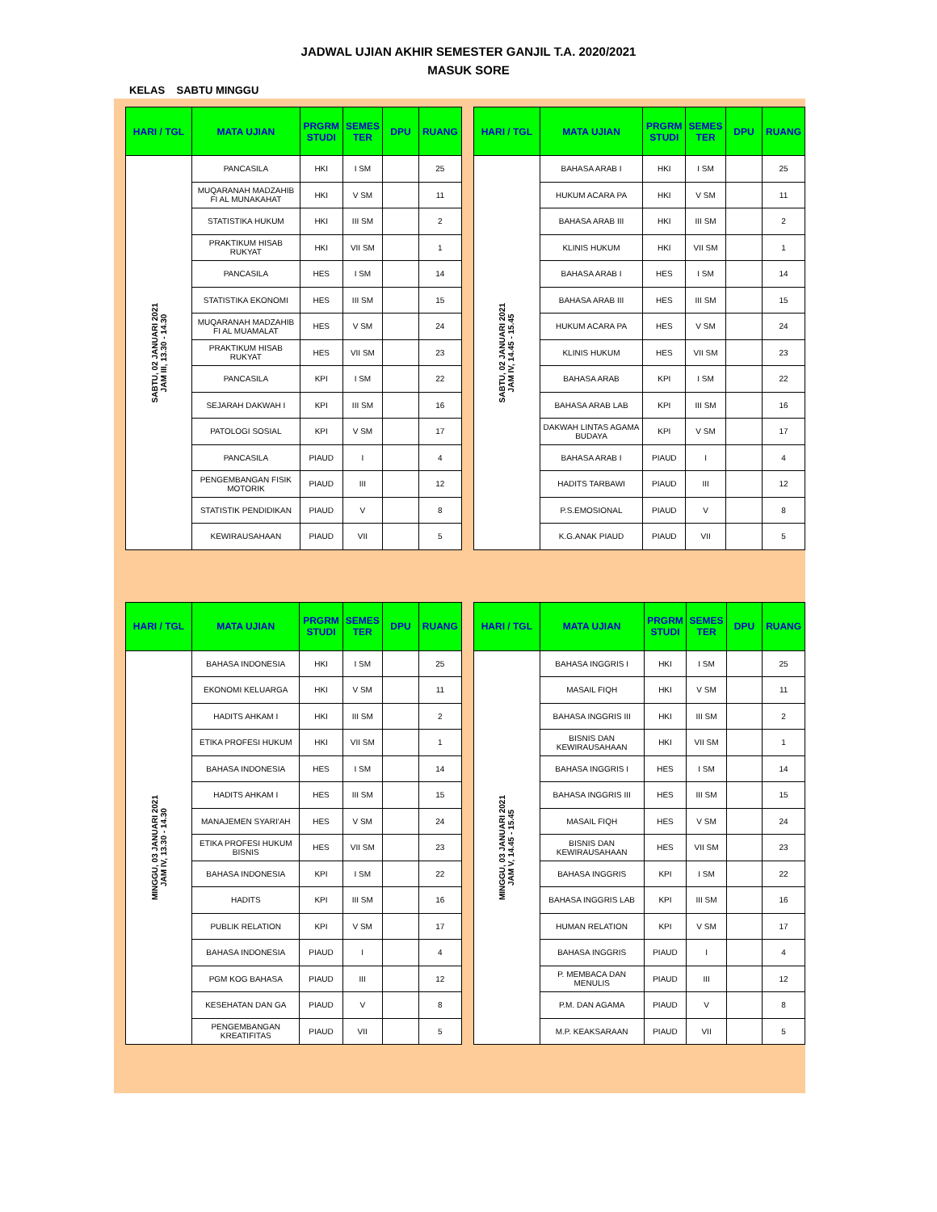JADWAL UJIAN AKHIR SEMESTER GANJIL T.A. 2020/2021
MASUK SORE
KELAS SABTU MINGGU
| HARI / TGL | MATA UJIAN | PRGRM STUDI | SEMES TER | DPU | RUANG |
| --- | --- | --- | --- | --- | --- |
| SABTU, 02 JANUARI 2021 JAM III, 13.30 - 14.30 | PANCASILA | HKI | I SM | | 25 |
| | MUQARANAH MADZAHIB FI AL MUNAKAHAT | HKI | V SM | | 11 |
| | STATISTIKA HUKUM | HKI | III SM | | 2 |
| | PRAKTIKUM HISAB RUKYAT | HKI | VII SM | | 1 |
| | PANCASILA | HES | I SM | | 14 |
| | STATISTIKA EKONOMI | HES | III SM | | 15 |
| | MUQARANAH MADZAHIB FI AL MUAMALAT | HES | V SM | | 24 |
| | PRAKTIKUM HISAB RUKYAT | HES | VII SM | | 23 |
| | PANCASILA | KPI | I SM | | 22 |
| | SEJARAH DAKWAH I | KPI | III SM | | 16 |
| | PATOLOGI SOSIAL | KPI | V SM | | 17 |
| | PANCASILA | PIAUD | I | | 4 |
| | PENGEMBANGAN FISIK MOTORIK | PIAUD | III | | 12 |
| | STATISTIK PENDIDIKAN | PIAUD | V | | 8 |
| | KEWIRAUSAHAAN | PIAUD | VII | | 5 |
| HARI / TGL | MATA UJIAN | PRGRM STUDI | SEMES TER | DPU | RUANG |
| --- | --- | --- | --- | --- | --- |
| SABTU, 02 JANUARI 2021 JAM IV, 14.45 - 15.45 | BAHASA ARAB I | HKI | I SM | | 25 |
| | HUKUM ACARA PA | HKI | V SM | | 11 |
| | BAHASA ARAB III | HKI | III SM | | 2 |
| | KLINIS HUKUM | HKI | VII SM | | 1 |
| | BAHASA ARAB I | HES | I SM | | 14 |
| | BAHASA ARAB III | HES | III SM | | 15 |
| | HUKUM ACARA PA | HES | V SM | | 24 |
| | KLINIS HUKUM | HES | VII SM | | 23 |
| | BAHASA ARAB | KPI | I SM | | 22 |
| | BAHASA ARAB LAB | KPI | III SM | | 16 |
| | DAKWAH LINTAS AGAMA BUDAYA | KPI | V SM | | 17 |
| | BAHASA ARAB I | PIAUD | I | | 4 |
| | HADITS TARBAWI | PIAUD | III | | 12 |
| | P.S.EMOSIONAL | PIAUD | V | | 8 |
| | K.G.ANAK PIAUD | PIAUD | VII | | 5 |
| HARI / TGL | MATA UJIAN | PRGRM STUDI | SEMES TER | DPU | RUANG |
| --- | --- | --- | --- | --- | --- |
| MINGGU, 03 JANUARI 2021 JAM IV, 13.30 - 14.30 | BAHASA INDONESIA | HKI | I SM | | 25 |
| | EKONOMI KELUARGA | HKI | V SM | | 11 |
| | HADITS AHKAM I | HKI | III SM | | 2 |
| | ETIKA PROFESI HUKUM | HKI | VII SM | | 1 |
| | BAHASA INDONESIA | HES | I SM | | 14 |
| | HADITS AHKAM I | HES | III SM | | 15 |
| | MANAJEMEN SYARI'AH | HES | V SM | | 24 |
| | ETIKA PROFESI HUKUM BISNIS | HES | VII SM | | 23 |
| | BAHASA INDONESIA | KPI | I SM | | 22 |
| | HADITS | KPI | III SM | | 16 |
| | PUBLIK RELATION | KPI | V SM | | 17 |
| | BAHASA INDONESIA | PIAUD | I | | 4 |
| | PGM KOG BAHASA | PIAUD | III | | 12 |
| | KESEHATAN DAN GA | PIAUD | V | | 8 |
| | PENGEMBANGAN KREATIFITAS | PIAUD | VII | | 5 |
| HARI / TGL | MATA UJIAN | PRGRM STUDI | SEMES TER | DPU | RUANG |
| --- | --- | --- | --- | --- | --- |
| MINGGU, 03 JANUARI 2021 JAM V, 14.45 - 15.45 | BAHASA INGGRIS I | HKI | I SM | | 25 |
| | MASAIL FIQH | HKI | V SM | | 11 |
| | BAHASA INGGRIS III | HKI | III SM | | 2 |
| | BISNIS DAN KEWIRAUSAHAAN | HKI | VII SM | | 1 |
| | BAHASA INGGRIS I | HES | I SM | | 14 |
| | BAHASA INGGRIS III | HES | III SM | | 15 |
| | MASAIL FIQH | HES | V SM | | 24 |
| | BISNIS DAN KEWIRAUSAHAAN | HES | VII SM | | 23 |
| | BAHASA INGGRIS | KPI | I SM | | 22 |
| | BAHASA INGGRIS LAB | KPI | III SM | | 16 |
| | HUMAN RELATION | KPI | V SM | | 17 |
| | BAHASA INGGRIS | PIAUD | I | | 4 |
| | P. MEMBACA DAN MENULIS | PIAUD | III | | 12 |
| | P.M. DAN AGAMA | PIAUD | V | | 8 |
| | M.P. KEAKSARAAN | PIAUD | VII | | 5 |